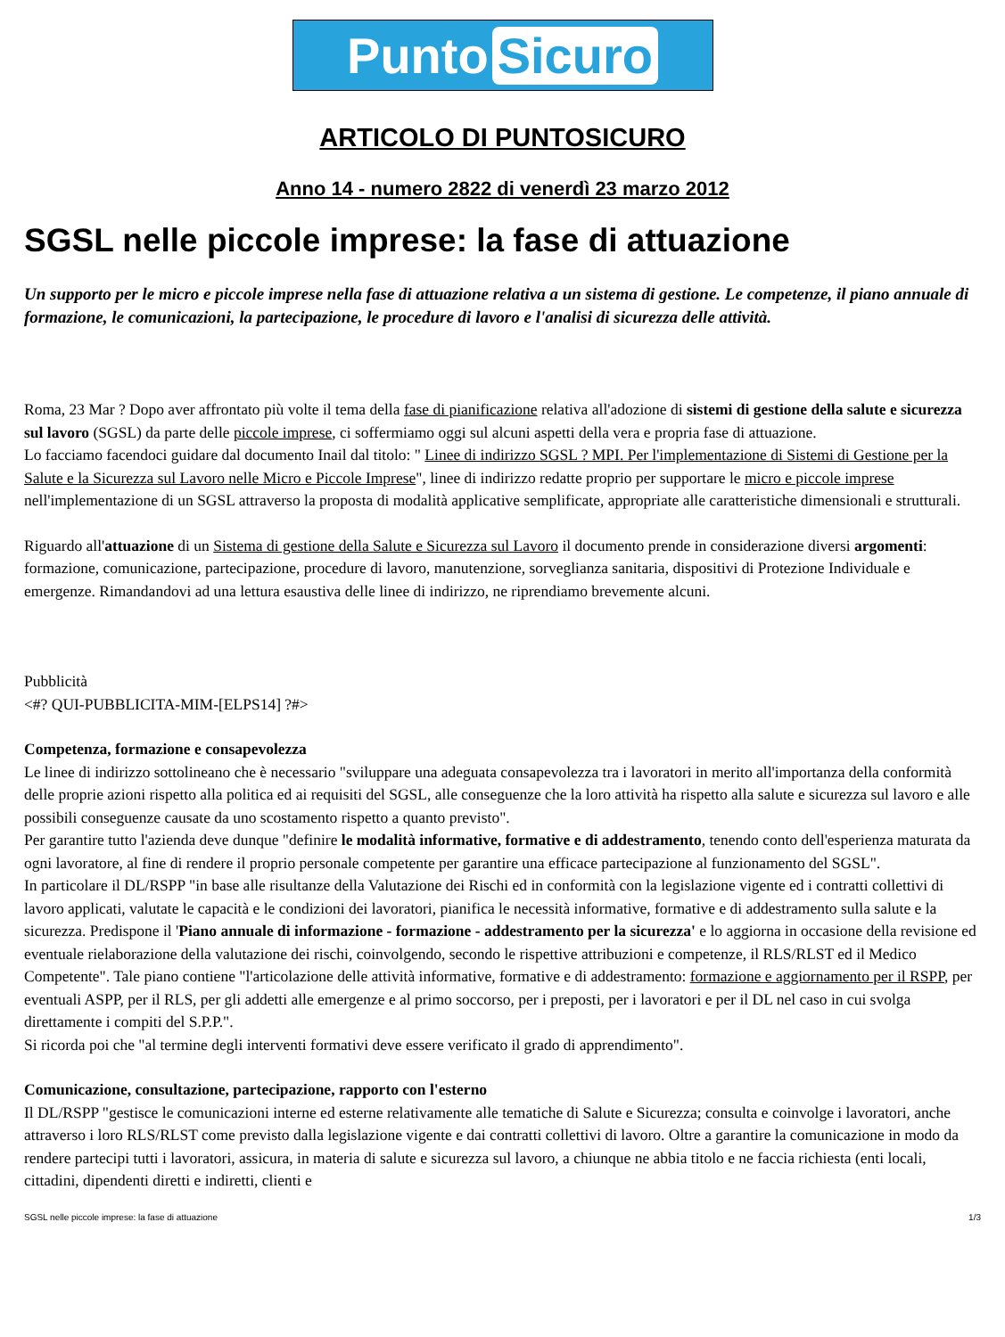Punto Sicuro
ARTICOLO DI PUNTOSICURO
Anno 14 - numero 2822 di venerdì 23 marzo 2012
SGSL nelle piccole imprese: la fase di attuazione
Un supporto per le micro e piccole imprese nella fase di attuazione relativa a un sistema di gestione. Le competenze, il piano annuale di formazione, le comunicazioni, la partecipazione, le procedure di lavoro e l'analisi di sicurezza delle attività.
Roma, 23 Mar ? Dopo aver affrontato più volte il tema della fase di pianificazione relativa all'adozione di sistemi di gestione della salute e sicurezza sul lavoro (SGSL) da parte delle piccole imprese, ci soffermiamo oggi sul alcuni aspetti della vera e propria fase di attuazione.
Lo facciamo facendoci guidare dal documento Inail dal titolo: " Linee di indirizzo SGSL ? MPI. Per l'implementazione di Sistemi di Gestione per la Salute e la Sicurezza sul Lavoro nelle Micro e Piccole Imprese", linee di indirizzo redatte proprio per supportare le micro e piccole imprese nell'implementazione di un SGSL attraverso la proposta di modalità applicative semplificate, appropriate alle caratteristiche dimensionali e strutturali.
Riguardo all'attuazione di un Sistema di gestione della Salute e Sicurezza sul Lavoro il documento prende in considerazione diversi argomenti: formazione, comunicazione, partecipazione, procedure di lavoro, manutenzione, sorveglianza sanitaria, dispositivi di Protezione Individuale e emergenze. Rimandandovi ad una lettura esaustiva delle linee di indirizzo, ne riprendiamo brevemente alcuni.
Pubblicità
<#? QUI-PUBBLICITA-MIM-[ELPS14] ?#>
Competenza, formazione e consapevolezza
Le linee di indirizzo sottolineano che è necessario "sviluppare una adeguata consapevolezza tra i lavoratori in merito all'importanza della conformità delle proprie azioni rispetto alla politica ed ai requisiti del SGSL, alle conseguenze che la loro attività ha rispetto alla salute e sicurezza sul lavoro e alle possibili conseguenze causate da uno scostamento rispetto a quanto previsto".
Per garantire tutto l'azienda deve dunque "definire le modalità informative, formative e di addestramento, tenendo conto dell'esperienza maturata da ogni lavoratore, al fine di rendere il proprio personale competente per garantire una efficace partecipazione al funzionamento del SGSL".
In particolare il DL/RSPP "in base alle risultanze della Valutazione dei Rischi ed in conformità con la legislazione vigente ed i contratti collettivi di lavoro applicati, valutate le capacità e le condizioni dei lavoratori, pianifica le necessità informative, formative e di addestramento sulla salute e la sicurezza. Predispone il 'Piano annuale di informazione - formazione - addestramento per la sicurezza' e lo aggiorna in occasione della revisione ed eventuale rielaborazione della valutazione dei rischi, coinvolgendo, secondo le rispettive attribuzioni e competenze, il RLS/RLST ed il Medico Competente". Tale piano contiene "l'articolazione delle attività informative, formative e di addestramento: formazione e aggiornamento per il RSPP, per eventuali ASPP, per il RLS, per gli addetti alle emergenze e al primo soccorso, per i preposti, per i lavoratori e per il DL nel caso in cui svolga direttamente i compiti del S.P.P.".
Si ricorda poi che "al termine degli interventi formativi deve essere verificato il grado di apprendimento".
Comunicazione, consultazione, partecipazione, rapporto con l'esterno
Il DL/RSPP "gestisce le comunicazioni interne ed esterne relativamente alle tematiche di Salute e Sicurezza; consulta e coinvolge i lavoratori, anche attraverso i loro RLS/RLST come previsto dalla legislazione vigente e dai contratti collettivi di lavoro. Oltre a garantire la comunicazione in modo da rendere partecipi tutti i lavoratori, assicura, in materia di salute e sicurezza sul lavoro, a chiunque ne abbia titolo e ne faccia richiesta (enti locali, cittadini, dipendenti diretti e indiretti, clienti e
SGSL nelle piccole imprese: la fase di attuazione 1/3